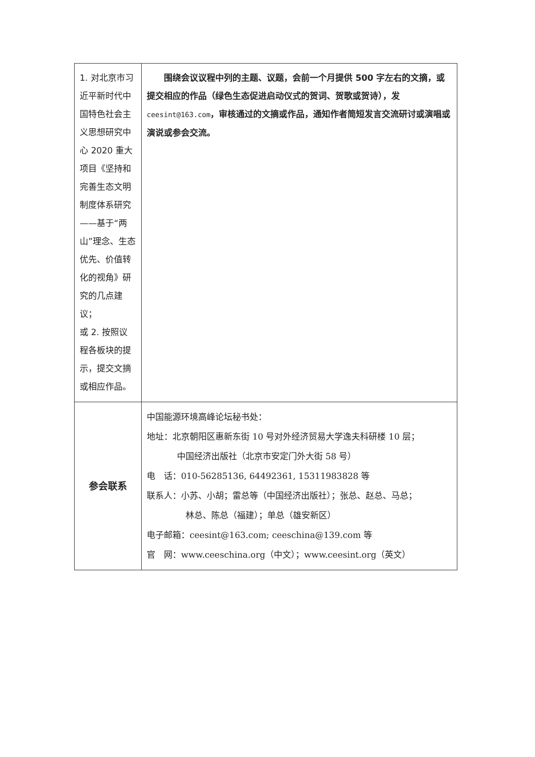| 1. 对北京市习近平新时代中国特色社会主义思想研究中心 2020 重大项目《坚持和完善生态文明制度体系研究——基于“两山”理念、生态优先、价值转化的视角》研究的几点建议； 或 2. 按照议程各板块的提示，提交文摘或相应作品。 | 围绕会议议程中列的主题、议题，会前一个月提供 500 字左右的文摘，或提交相应的作品（绿色生态促进启动仪式的贺词、贺歌或贺诗），发 ceesint@163.com ，审核通过的文摘或作品，通知作者简短发言交流研讨或演唱或演说或参会交流。 |
| 参会联系 | 中国能源环境高峰论坛秘书处： 地址：北京朝阳区惠新东街 10 号对外经济贸易大学逸夫科研楼 10 层； 中国经济出版社（北京市安定门外大街 58 号） 电 话：010-56285136, 64492361, 15311983828 等 联系人：小苏、小胡；雷总等（中国经济出版社）；张总、赵总、马总； 林总、陈总（福建）；单总（雄安新区） 电子邮箱：ceesint@163.com; ceeschina@139.com 等 官 网：www.ceeschina.org（中文）；www.ceesint.org（英文） |